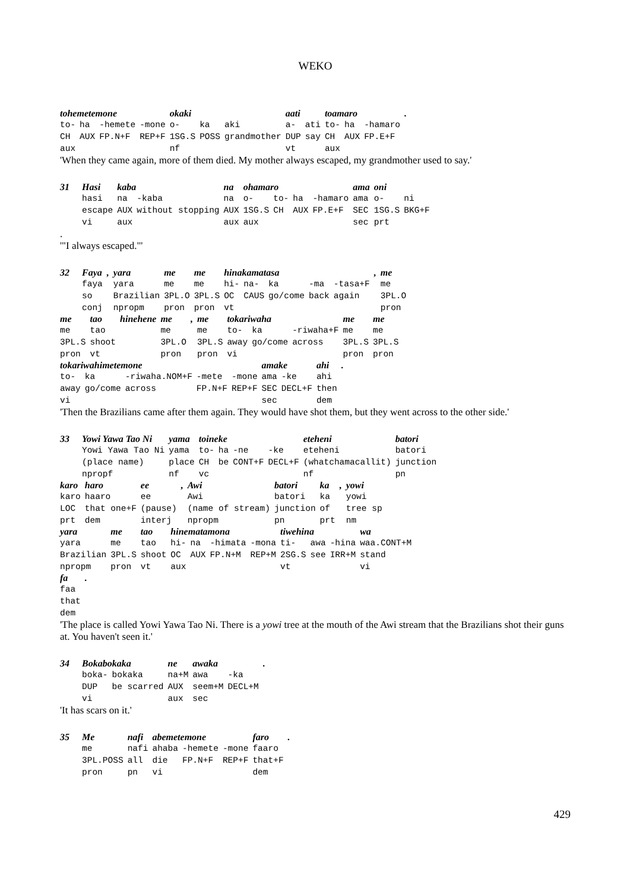WEKO
| tohemetemone | | | | okaki | | | aati | | toamaro | | | . |
| to- | ha | -hemete | -mone | o- | ka | aki | a- | ati | to- | ha | -hamaro | |
| CH | AUX | FP.N+F | REP+F | 1SG.S | POSS | grandmother | DUP | say | CH | AUX | FP.E+F | |
| aux | | | | nf | | | vt | | aux | | | |
'When they came again, more of them died. My mother always escaped, my grandmother used to say.'
| 31 | Hasi | kaba | | na | ohamaro | | | | ama | oni | |
| | hasi | na | -kaba | na | o- | to- | ha | -hamaro | ama | o- | ni |
| | escape | AUX | without stopping | AUX | 1SG.S | CH | AUX | FP.E+F | SEC | 1SG.S | BKG+F |
| | vi | aux | | aux | aux | | | | sec | prt | |
.
'"I always escaped."'
| 32 | Faya | , | yara | me | me | hinakamatasa | | | | | , | me |
| | faya | | yara | me | me | hi- | na- | ka | -ma | -tasa+F | | me |
| | so | | Brazilian | 3PL.O | 3PL.S | OC | CAUS | go/come | back | again | | 3PL.O |
| | conj | | npropm | pron | pron | vt | | | | | | pron |
| me | tao | hinehene | me | , | me | tokariwaha | | | me | me |
| me | tao | | me | | me | to- | ka | -riwaha+F | me | me |
| 3PL.S | shoot | | 3PL.O | | 3PL.S | away | go/come | across | 3PL.S | 3PL.S |
| pron | vt | | pron | | pron | vi | | | pron | pron |
| tokariwahimetemone | | | | | amake | | ahi | . |
| to- | ka | -riwaha.NOM+F | -mete | -mone | ama | -ke | ahi | |
| away | go/come | across | FP.N+F | REP+F | SEC | DECL+F | then | |
| vi | | | | | sec | | dem | |
'Then the Brazilians came after them again. They would have shot them, but they went across to the other side.'
| 33 | Yowi Yawa Tao Ni | yama | toineke | | | | eteheni | batori |
| | Yowi Yawa Tao Ni | yama | to- | ha | -ne | -ke | eteheni | batori |
| | (place name) | place | CH | be | CONT+F | DECL+F | (whatchamacallit) | junction |
| | npropf | nf | vc | | | | nf | pn |
| karo | haro | ee | , | Awi | batori | ka | , | yowi |
| karo | haaro | ee | | Awi | batori | ka | | yowi |
| LOC | that one+F | (pause) | | (name of stream) | junction | of | | tree sp |
| prt | dem | interj | | npropm | pn | prt | | nm |
| yara | me | tao | hinematamona | | | | tiwehina | | | wa |
| yara | me | tao | hi- | na | -himata | -mona | ti- | awa | -hina | waa.CONT+M |
| Brazilian | 3PL.S | shoot | OC | AUX | FP.N+M | REP+M | 2SG.S | see | IRR+M | stand |
| npropm | pron | vt | aux | | | | vt | | | vi |
| fa | . |
| faa | |
| that | |
| dem | |
'The place is called Yowi Yawa Tao Ni. There is a yowi tree at the mouth of the Awi stream that the Brazilians shot their guns at. You haven't seen it.'
| 34 | Bokabokaka | | ne | awaka | | . |
| | boka- | bokaka | na+M | awa | -ka | |
| | DUP | be scarred | AUX | seem+M | DECL+M | |
| | vi | | aux | sec | | |
'It has scars on it.'
| 35 | Me | nafi | abemetemone | | | faro | . |
| | me | nafi | ahaba | -hemete | -mone | faaro | |
| | 3PL.POSS | all | die | FP.N+F | REP+F | that+F | |
| | pron | pn | vi | | | dem | |
429